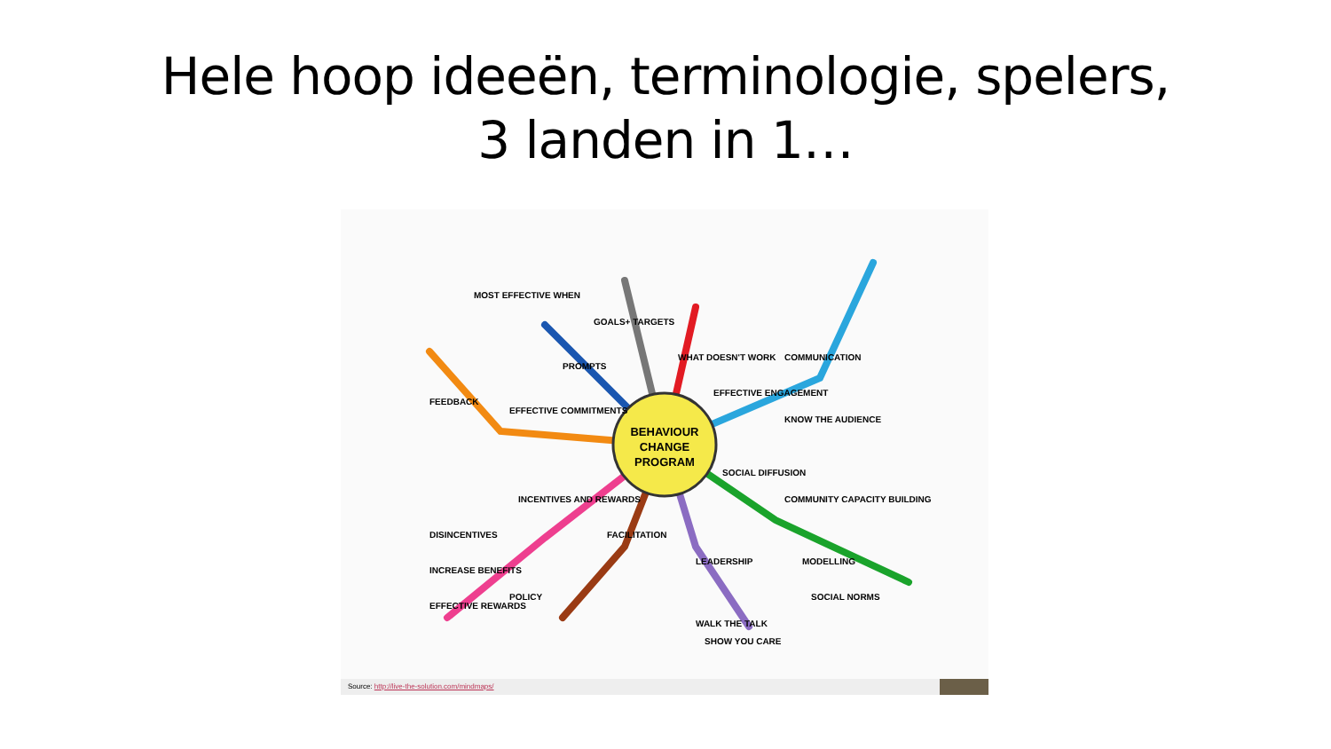Hele hoop ideeën, terminologie, spelers,
3 landen in 1…
BEHAVIOUR
CHANGE
PROGRAM
MOST EFFECTIVE WHEN
PROMPTS
GOALS+ TARGETS
WHAT DOESN'T WORK
EFFECTIVE ENGAGEMENT
COMMUNICATION
KNOW THE AUDIENCE
SOCIAL DIFFUSION
COMMUNITY CAPACITY BUILDING
MODELLING
SOCIAL NORMS
LEADERSHIP
FACILITATION
INCENTIVES AND REWARDS
EFFECTIVE COMMITMENTS
FEEDBACK
DISINCENTIVES
INCREASE BENEFITS
EFFECTIVE REWARDS
POLICY
WALK THE TALK
SHOW YOU CARE
Source: http://live-the-solution.com/mindmaps/